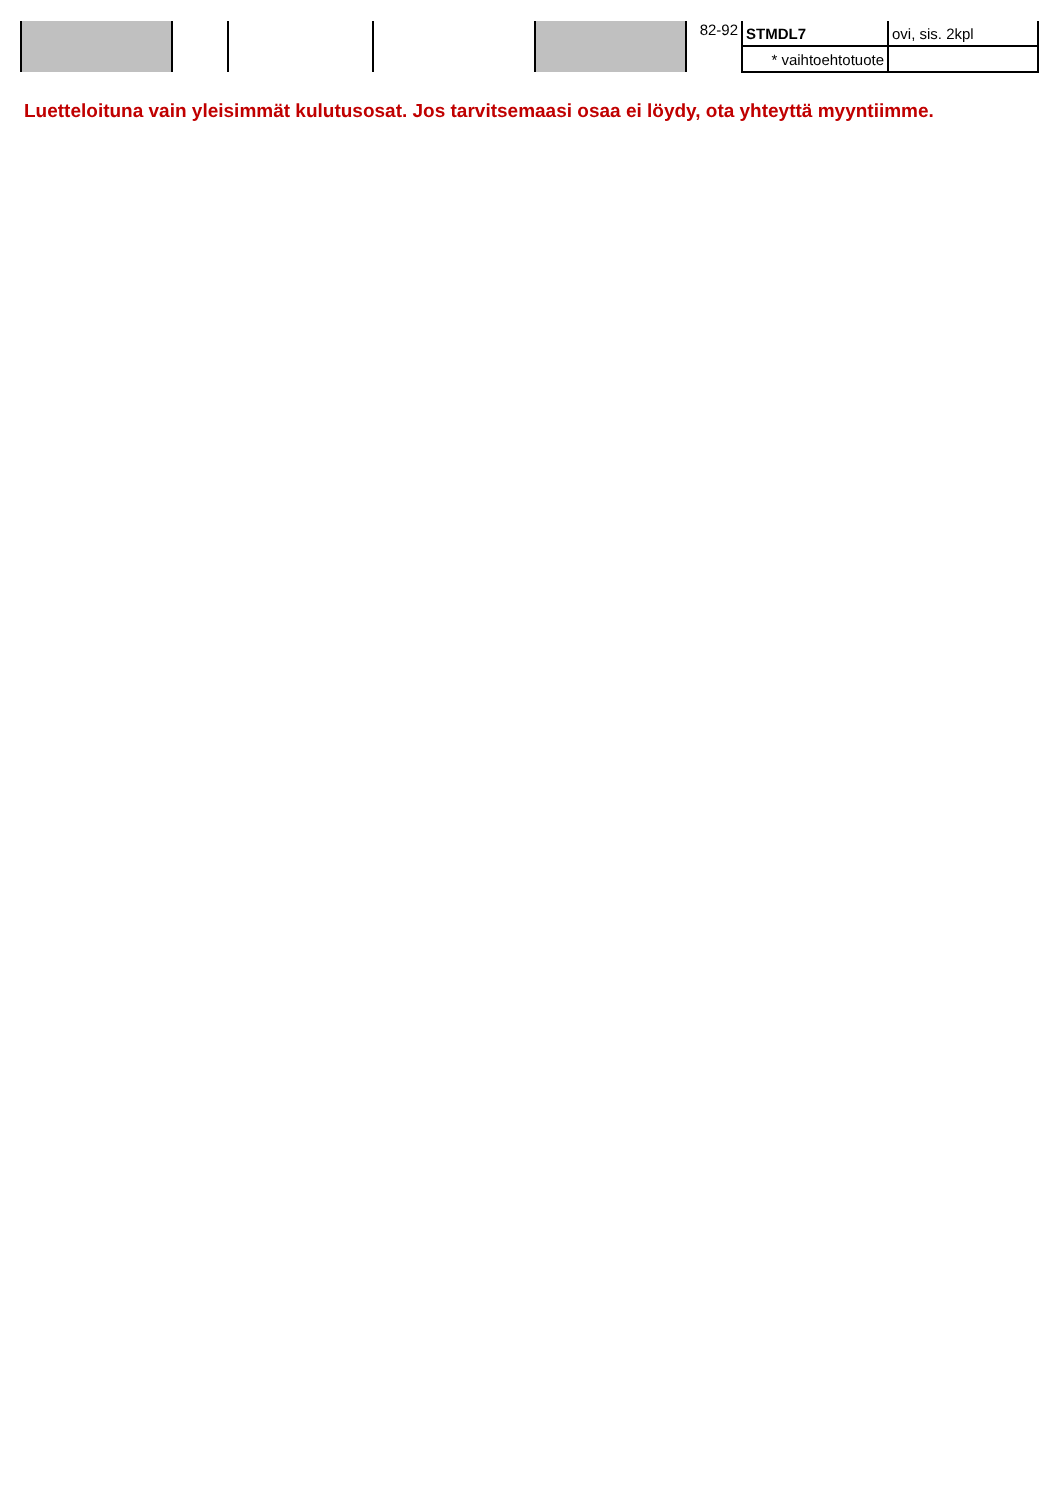| | | | | | 82-92 | STMDL7 | ovi, sis. 2kpl |
| | | | | | | * vaihtoehtotuote | |
Luetteloituna vain yleisimmät kulutusosat. Jos tarvitsemaasi osaa ei löydy, ota yhteyttä myyntiimme.